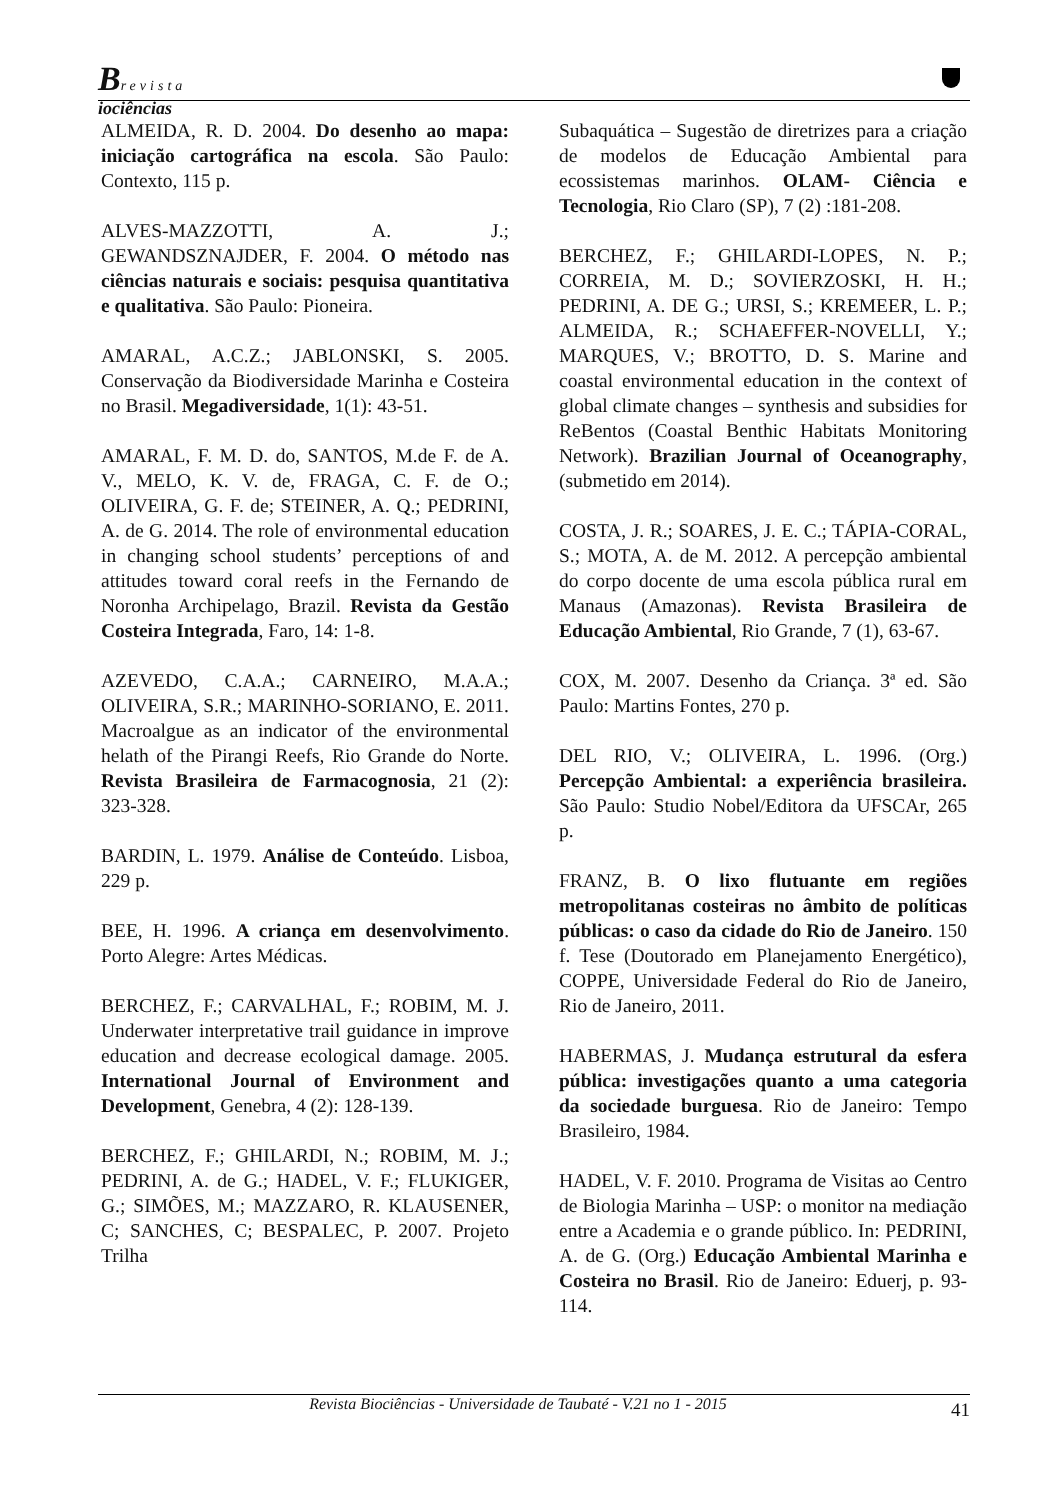Brevista
iociências
ALMEIDA, R. D. 2004. Do desenho ao mapa: iniciação cartográfica na escola. São Paulo: Contexto, 115 p.
ALVES-MAZZOTTI, A. J.; GEWANDSZNAJDER, F. 2004. O método nas ciências naturais e sociais: pesquisa quantitativa e qualitativa. São Paulo: Pioneira.
AMARAL, A.C.Z.; JABLONSKI, S. 2005. Conservação da Biodiversidade Marinha e Costeira no Brasil. Megadiversidade, 1(1): 43-51.
AMARAL, F. M. D. do, SANTOS, M.de F. de A. V., MELO, K. V. de, FRAGA, C. F. de O.; OLIVEIRA, G. F. de; STEINER, A. Q.; PEDRINI, A. de G. 2014. The role of environmental education in changing school students’ perceptions of and attitudes toward coral reefs in the Fernando de Noronha Archipelago, Brazil. Revista da Gestão Costeira Integrada, Faro, 14: 1-8.
AZEVEDO, C.A.A.; CARNEIRO, M.A.A.; OLIVEIRA, S.R.; MARINHO-SORIANO, E. 2011. Macroalgue as an indicator of the environmental helath of the Pirangi Reefs, Rio Grande do Norte. Revista Brasileira de Farmacognosia, 21 (2): 323-328.
BARDIN, L. 1979. Análise de Conteúdo. Lisboa, 229 p.
BEE, H. 1996. A criança em desenvolvimento. Porto Alegre: Artes Médicas.
BERCHEZ, F.; CARVALHAL, F.; ROBIM, M. J. Underwater interpretative trail guidance in improve education and decrease ecological damage. 2005. International Journal of Environment and Development, Genebra, 4 (2): 128-139.
BERCHEZ, F.; GHILARDI, N.; ROBIM, M. J.; PEDRINI, A. de G.; HADEL, V. F.; FLUKIGER, G.; SIMÕES, M.; MAZZARO, R. KLAUSENER, C; SANCHES, C; BESPALEC, P. 2007. Projeto Trilha
Subaquática – Sugestão de diretrizes para a criação de modelos de Educação Ambiental para ecossistemas marinhos. OLAM- Ciência e Tecnologia, Rio Claro (SP), 7 (2) :181-208.
BERCHEZ, F.; GHILARDI-LOPES, N. P.; CORREIA, M. D.; SOVIERZOSKI, H. H.; PEDRINI, A. DE G.; URSI, S.; KREMEER, L. P.; ALMEIDA, R.; SCHAEFFER-NOVELLI, Y.; MARQUES, V.; BROTTO, D. S. Marine and coastal environmental education in the context of global climate changes – synthesis and subsidies for ReBentos (Coastal Benthic Habitats Monitoring Network). Brazilian Journal of Oceanography, (submetido em 2014).
COSTA, J. R.; SOARES, J. E. C.; TÁPIA-CORAL, S.; MOTA, A. de M. 2012. A percepção ambiental do corpo docente de uma escola pública rural em Manaus (Amazonas). Revista Brasileira de Educação Ambiental, Rio Grande, 7 (1), 63-67.
COX, M. 2007. Desenho da Criança. 3ª ed. São Paulo: Martins Fontes, 270 p.
DEL RIO, V.; OLIVEIRA, L. 1996. (Org.) Percepção Ambiental: a experiência brasileira. São Paulo: Studio Nobel/Editora da UFSCAr, 265 p.
FRANZ, B. O lixo flutuante em regiões metropolitanas costeiras no âmbito de políticas públicas: o caso da cidade do Rio de Janeiro. 150 f. Tese (Doutorado em Planejamento Energético), COPPE, Universidade Federal do Rio de Janeiro, Rio de Janeiro, 2011.
HABERMAS, J. Mudança estrutural da esfera pública: investigações quanto a uma categoria da sociedade burguesa. Rio de Janeiro: Tempo Brasileiro, 1984.
HADEL, V. F. 2010. Programa de Visitas ao Centro de Biologia Marinha – USP: o monitor na mediação entre a Academia e o grande público. In: PEDRINI, A. de G. (Org.) Educação Ambiental Marinha e Costeira no Brasil. Rio de Janeiro: Eduerj, p. 93-114.
Revista Biociências - Universidade de Taubaté - V.21 no 1 - 2015 41